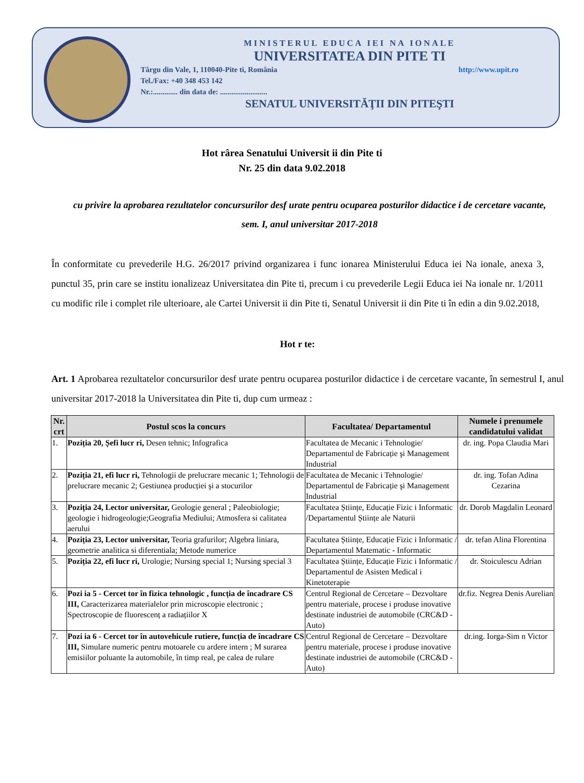MINISTERUL EDUCA IEI NA IONALE
UNIVERSITATEA DIN PITE TI
Târgu din Vale, 1, 110040-Pite ti, România http://www.upit.ro
Tel./Fax: +40 348 453 142
Nr.:............. din data de: .........................
SENATUL UNIVERSITĂŢII DIN PITEŞTI
Hot rârea Senatului Universit ii din Pite ti
Nr. 25 din data 9.02.2018
cu privire la aprobarea rezultatelor concursurilor desf urate pentru ocuparea posturilor didactice i de cercetare vacante, sem. I, anul universitar 2017-2018
În conformitate cu prevederile H.G. 26/2017 privind organizarea i func ionarea Ministerului Educa iei Na ionale, anexa 3, punctul 35, prin care se institu ionalizeaz Universitatea din Pite ti, precum i cu prevederile Legii Educa iei Na ionale nr. 1/2011 cu modific rile i complet rile ulterioare, ale Cartei Universit ii din Pite ti, Senatul Universit ii din Pite ti în edin a din 9.02.2018,
Hot r te:
Art. 1 Aprobarea rezultatelor concursurilor desf urate pentru ocuparea posturilor didactice i de cercetare vacante, în semestrul I, anul universitar 2017-2018 la Universitatea din Pite ti, dup cum urmeaz :
| Nr. crt | Postul scos la concurs | Facultatea/ Departamentul | Numele i prenumele candidatului validat |
| --- | --- | --- | --- |
| 1. | Poziția 20, Șefi lucr ri, Desen tehnic; Infografica | Facultatea de Mecanic i Tehnologie/ Departamentul de Fabricație şi Management Industrial | dr. ing. Popa Claudia Mari |
| 2. | Poziția 21, efi lucr ri, Tehnologii de prelucrare mecanic 1; Tehnologii de prelucrare mecanic 2; Gestiunea producției şi a stocurilor | Facultatea de Mecanic i Tehnologie/ Departamentul de Fabricație şi Management Industrial | dr. ing. Tofan Adina Cezarina |
| 3. | Poziția 24, Lector universitar, Geologie general ; Paleobiologie; geologie i hidrogeologie;Geografia Mediului; Atmosfera si calitatea aerului | Facultatea Științe, Educație Fizic i Informatic /Departamentul Științe ale Naturii | dr. Dorob Magdalin Leonard |
| 4. | Poziția 23, Lector universitar, Teoria grafurilor; Algebra liniara, geometrie analitica si diferentiala; Metode numerice | Facultatea Științe, Educație Fizic i Informatic / Departamentul Matematic - Informatic | dr. tefan Alina Florentina |
| 5. | Poziția 22, efi lucr ri, Urologie; Nursing special 1; Nursing special 3 | Facultatea Științe, Educație Fizic i Informatic / Departamentul de Asisten Medical i Kinetoterapie | dr. Stoiculescu Adrian |
| 6. | Pozi ia 5 - Cercet tor în fizica tehnologic , funcția de încadrare CS III, Caracterizarea materialelor prin microscopie electronic ; Spectroscopie de fluorescenț a radiațiilor X | Centrul Regional de Cercetare – Dezvoltare pentru materiale, procese i produse inovative destinate industriei de automobile (CRC&D - Auto) | dr.fiz. Negrea Denis Aurelian |
| 7. | Pozi ia 6 - Cercet tor în autovehicule rutiere, funcția de încadrare CS III, Simulare numeric pentru motoarele cu ardere intern ; M surarea emisiilor poluante la automobile, în timp real, pe calea de rulare | Centrul Regional de Cercetare – Dezvoltare pentru materiale, procese i produse inovative destinate industriei de automobile (CRC&D - Auto) | dr.ing. Iorga-Sim n Victor |